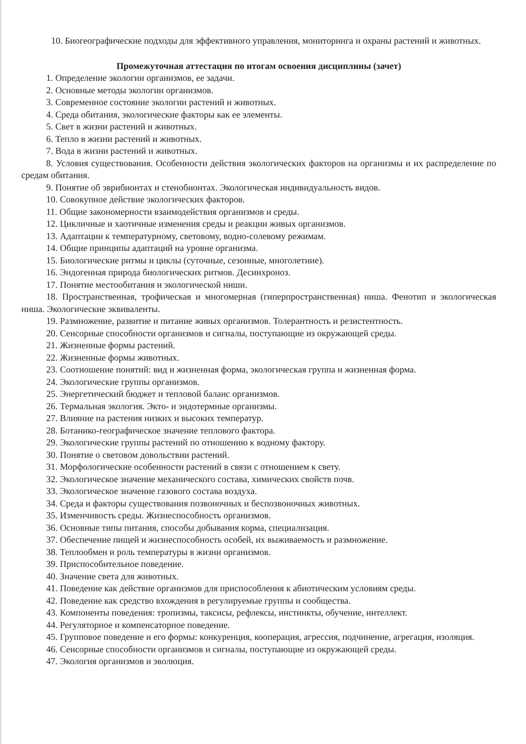10. Биогеографические подходы для эффективного управления, мониторинга и охраны растений и животных.
Промежуточная аттестация по итогам освоения дисциплины (зачет)
1. Определение экологии организмов, ее задачи.
2. Основные методы экологии организмов.
3. Современное состояние экологии растений и животных.
4. Среда обитания, экологические факторы как ее элементы.
5. Свет в жизни растений и животных.
6. Тепло в жизни растений и животных.
7. Вода в жизни растений и животных.
8. Условия существования. Особенности действия экологических факторов на организмы и их распределение по средам обитания.
9. Понятие об эврибионтах и стенобионтах. Экологическая индивидуальность видов.
10. Совокупное действие экологических факторов.
11. Общие закономерности взаимодействия организмов и среды.
12. Цикличные и хаотичные изменения среды и реакции живых организмов.
13. Адаптации к температурному, световому, водно-солевому режимам.
14. Общие принципы адаптаций на уровне организма.
15. Биологические ритмы и циклы (суточные, сезонные, многолетние).
16. Эндогенная природа биологических ритмов. Десинхроноз.
17. Понятие местообитания и экологической ниши.
18. Пространственная, трофическая и многомерная (гиперпространственная) ниша. Фенотип и экологическая ниша. Экологические эквиваленты.
19. Размножение, развитие и питание живых организмов. Толерантность и резистентность.
20. Сенсорные способности организмов и сигналы, поступающие из окружающей среды.
21. Жизненные формы растений.
22. Жизненные формы животных.
23. Соотношение понятий: вид и жизненная форма, экологическая группа и жизненная форма.
24. Экологические группы организмов.
25. Энергетический бюджет и тепловой баланс организмов.
26. Термальная экология. Экто- и эндотермные организмы.
27. Влияние на растения низких и высоких температур.
28. Ботанико-географическое значение теплового фактора.
29. Экологические группы растений по отношению к водному фактору.
30. Понятие о световом довольствии растений.
31. Морфологические особенности растений в связи с отношением к свету.
32. Экологическое значение механического состава, химических свойств почв.
33. Экологическое значение газового состава воздуха.
34. Среда и факторы существования позвоночных и беспозвоночных животных.
35. Изменчивость среды. Жизнеспособность организмов.
36. Основные типы питания, способы добывания корма, специализация.
37. Обеспечение пищей и жизнеспособность особей, их выживаемость и размножение.
38. Теплообмен и роль температуры в жизни организмов.
39. Приспособительное поведение.
40. Значение света для животных.
41. Поведение как действие организмов для приспособления к абиотическим условиям среды.
42. Поведение как средство вхождения в регулируемые группы и сообщества.
43. Компоненты поведения: тропизмы, таксисы, рефлексы, инстинкты, обучение, интеллект.
44. Регуляторное и компенсаторное поведение.
45. Групповое поведение и его формы: конкуренция, кооперация, агрессия, подчинение, агрегация, изоляция.
46. Сенсорные способности организмов и сигналы, поступающие из окружающей среды.
47. Экология организмов и эволюция.